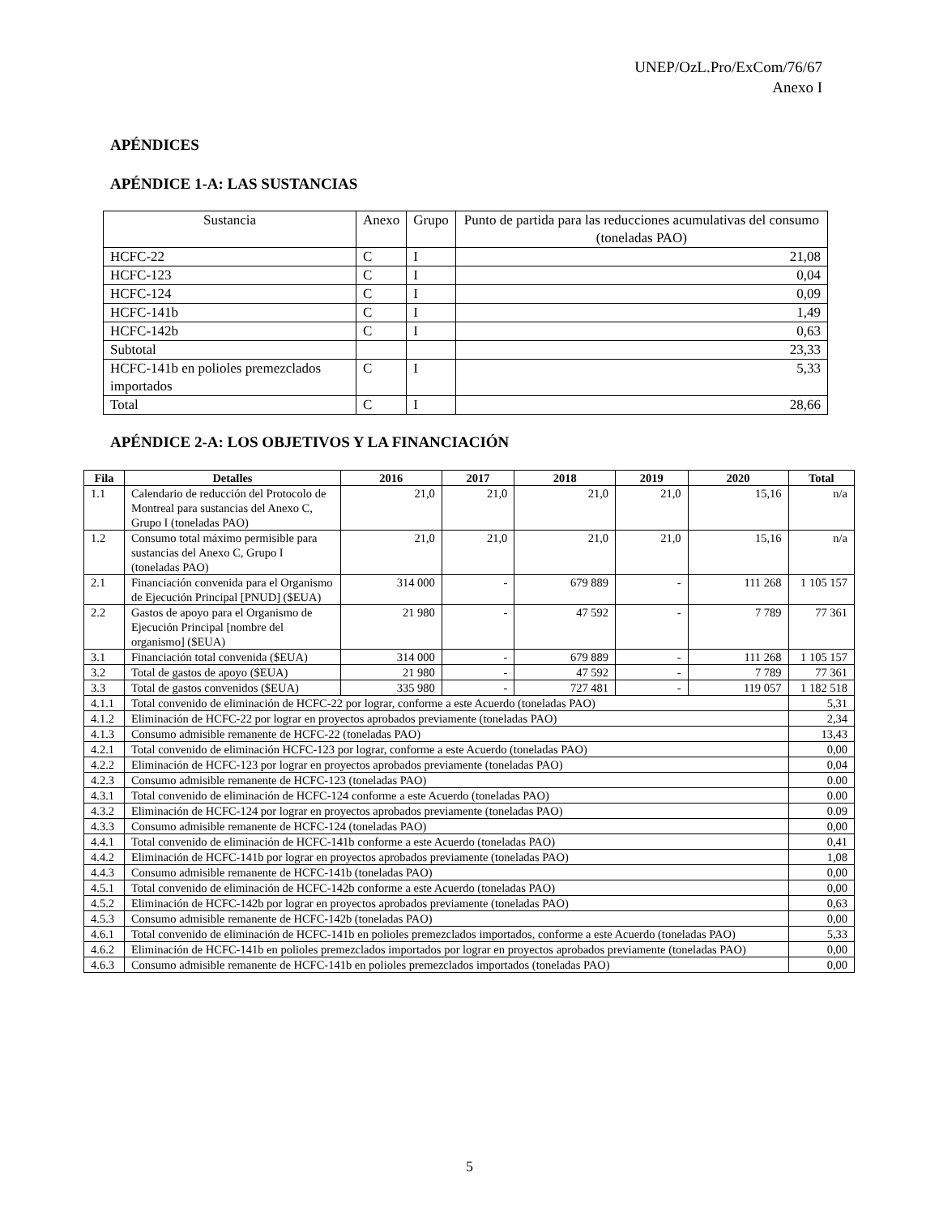UNEP/OzL.Pro/ExCom/76/67
Anexo I
APÉNDICES
APÉNDICE 1-A: LAS SUSTANCIAS
| Sustancia | Anexo | Grupo | Punto de partida para las reducciones acumulativas del consumo (toneladas PAO) |
| HCFC-22 | C | I | 21,08 |
| HCFC-123 | C | I | 0,04 |
| HCFC-124 | C | I | 0,09 |
| HCFC-141b | C | I | 1,49 |
| HCFC-142b | C | I | 0,63 |
| Subtotal | | | 23,33 |
| HCFC-141b en polioles premezclados importados | C | I | 5,33 |
| Total | C | I | 28,66 |
APÉNDICE 2-A: LOS OBJETIVOS Y LA FINANCIACIÓN
| Fila | Detalles | 2016 | 2017 | 2018 | 2019 | 2020 | Total |
| --- | --- | --- | --- | --- | --- | --- | --- |
| 1.1 | Calendario de reducción del Protocolo de Montreal para sustancias del Anexo C, Grupo I (toneladas PAO) | 21,0 | 21,0 | 21,0 | 21,0 | 15,16 | n/a |
| 1.2 | Consumo total máximo permisible para sustancias del Anexo C, Grupo I (toneladas PAO) | 21,0 | 21,0 | 21,0 | 21,0 | 15,16 | n/a |
| 2.1 | Financiación convenida para el Organismo de Ejecución Principal [PNUD] ($EUA) | 314 000 | - | 679 889 | - | 111 268 | 1 105 157 |
| 2.2 | Gastos de apoyo para el Organismo de Ejecución Principal [nombre del organismo] ($EUA) | 21 980 | - | 47 592 | - | 7 789 | 77 361 |
| 3.1 | Financiación total convenida ($EUA) | 314 000 | - | 679 889 | - | 111 268 | 1 105 157 |
| 3.2 | Total de gastos de apoyo ($EUA) | 21 980 | - | 47 592 | - | 7 789 | 77 361 |
| 3.3 | Total de gastos convenidos ($EUA) | 335 980 | - | 727 481 | - | 119 057 | 1 182 518 |
| 4.1.1 | Total convenido de eliminación de HCFC-22 por lograr, conforme a este Acuerdo (toneladas PAO) | | | | | | 5,31 |
| 4.1.2 | Eliminación de HCFC-22 por lograr en proyectos aprobados previamente (toneladas PAO) | | | | | | 2,34 |
| 4.1.3 | Consumo admisible remanente de HCFC-22 (toneladas PAO) | | | | | | 13,43 |
| 4.2.1 | Total convenido de eliminación HCFC-123 por lograr, conforme a este Acuerdo (toneladas PAO) | | | | | | 0,00 |
| 4.2.2 | Eliminación de HCFC-123 por lograr en proyectos aprobados previamente (toneladas PAO) | | | | | | 0,04 |
| 4.2.3 | Consumo admisible remanente de HCFC-123 (toneladas PAO) | | | | | | 0.00 |
| 4.3.1 | Total convenido de eliminación de HCFC-124 conforme a este Acuerdo (toneladas PAO) | | | | | | 0.00 |
| 4.3.2 | Eliminación de HCFC-124 por lograr en proyectos aprobados previamente (toneladas PAO) | | | | | | 0.09 |
| 4.3.3 | Consumo admisible remanente de HCFC-124 (toneladas PAO) | | | | | | 0,00 |
| 4.4.1 | Total convenido de eliminación de HCFC-141b conforme a este Acuerdo (toneladas PAO) | | | | | | 0,41 |
| 4.4.2 | Eliminación de HCFC-141b por lograr en proyectos aprobados previamente (toneladas PAO) | | | | | | 1,08 |
| 4.4.3 | Consumo admisible remanente de HCFC-141b (toneladas PAO) | | | | | | 0,00 |
| 4.5.1 | Total convenido de eliminación de HCFC-142b conforme a este Acuerdo (toneladas PAO) | | | | | | 0,00 |
| 4.5.2 | Eliminación de HCFC-142b por lograr en proyectos aprobados previamente (toneladas PAO) | | | | | | 0,63 |
| 4.5.3 | Consumo admisible remanente de HCFC-142b (toneladas PAO) | | | | | | 0,00 |
| 4.6.1 | Total convenido de eliminación de HCFC-141b en polioles premezclados importados, conforme a este Acuerdo (toneladas PAO) | | | | | | 5,33 |
| 4.6.2 | Eliminación de HCFC-141b en polioles premezclados importados por lograr en proyectos aprobados previamente (toneladas PAO) | | | | | | 0,00 |
| 4.6.3 | Consumo admisible remanente de HCFC-141b en polioles premezclados importados (toneladas PAO) | | | | | | 0,00 |
5